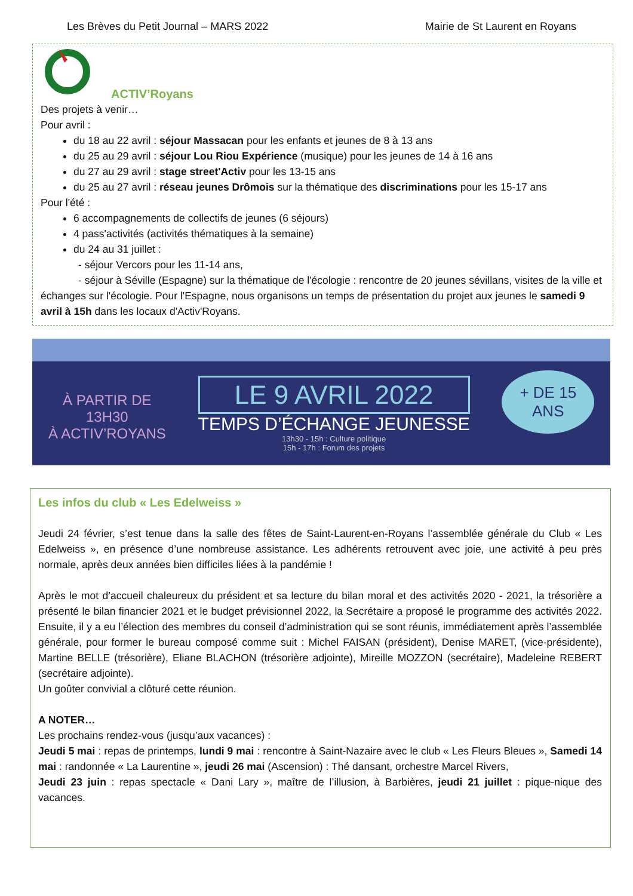Les Brèves du Petit Journal – MARS 2022 Mairie de St Laurent en Royans
ACTIV’Royans
Des projets à venir…
Pour avril :
du 18 au 22 avril : séjour Massacan pour les enfants et jeunes de 8 à 13 ans
du 25 au 29 avril : séjour Lou Riou Expérience (musique) pour les jeunes de 14 à 16 ans
du 27 au 29 avril : stage street'Activ pour les 13-15 ans
du 25 au 27 avril : réseau jeunes Drômois sur la thématique des discriminations pour les 15-17 ans
Pour l'été :
6 accompagnements de collectifs de jeunes (6 séjours)
4 pass'activités (activités thématiques à la semaine)
du 24 au 31 juillet :
- séjour Vercors pour les 11-14 ans,
- séjour à Séville (Espagne) sur la thématique de l'écologie : rencontre de 20 jeunes sévillans, visites de la ville et échanges sur l'écologie. Pour l'Espagne, nous organisons un temps de présentation du projet aux jeunes le samedi 9 avril à 15h dans les locaux d'Activ'Royans.
À PARTIR DE
13H30
À ACTIV’ROYANS
LE 9 AVRIL 2022
TEMPS D’ÉCHANGE JEUNESSE
13h30 - 15h : Culture politique
15h - 17h : Forum des projets
+ DE 15
ANS
Les infos du club « Les Edelweiss »
Jeudi 24 février, s’est tenue dans la salle des fêtes de Saint-Laurent-en-Royans l’assemblée générale du Club « Les Edelweiss », en présence d’une nombreuse assistance. Les adhérents retrouvent avec joie, une activité à peu près normale, après deux années bien difficiles liées à la pandémie !
Après le mot d’accueil chaleureux du président et sa lecture du bilan moral et des activités 2020 - 2021, la trésorière a présenté le bilan financier 2021 et le budget prévisionnel 2022, la Secrétaire a proposé le programme des activités 2022. Ensuite, il y a eu l’élection des membres du conseil d’administration qui se sont réunis, immédiatement après l’assemblée générale, pour former le bureau composé comme suit : Michel FAISAN (président), Denise MARET, (vice-présidente), Martine BELLE (trésorière), Eliane BLACHON (trésorière adjointe), Mireille MOZZON (secrétaire), Madeleine REBERT (secrétaire adjointe).
Un goûter convivial a clôturé cette réunion.
A NOTER…
Les prochains rendez-vous (jusqu’aux vacances) :
Jeudi 5 mai : repas de printemps, lundi 9 mai : rencontre à Saint-Nazaire avec le club « Les Fleurs Bleues », Samedi 14 mai : randonnée « La Laurentine », jeudi 26 mai (Ascension) : Thé dansant, orchestre Marcel Rivers,
Jeudi 23 juin : repas spectacle « Dani Lary », maître de l’illusion, à Barbières, jeudi 21 juillet : pique-nique des vacances.